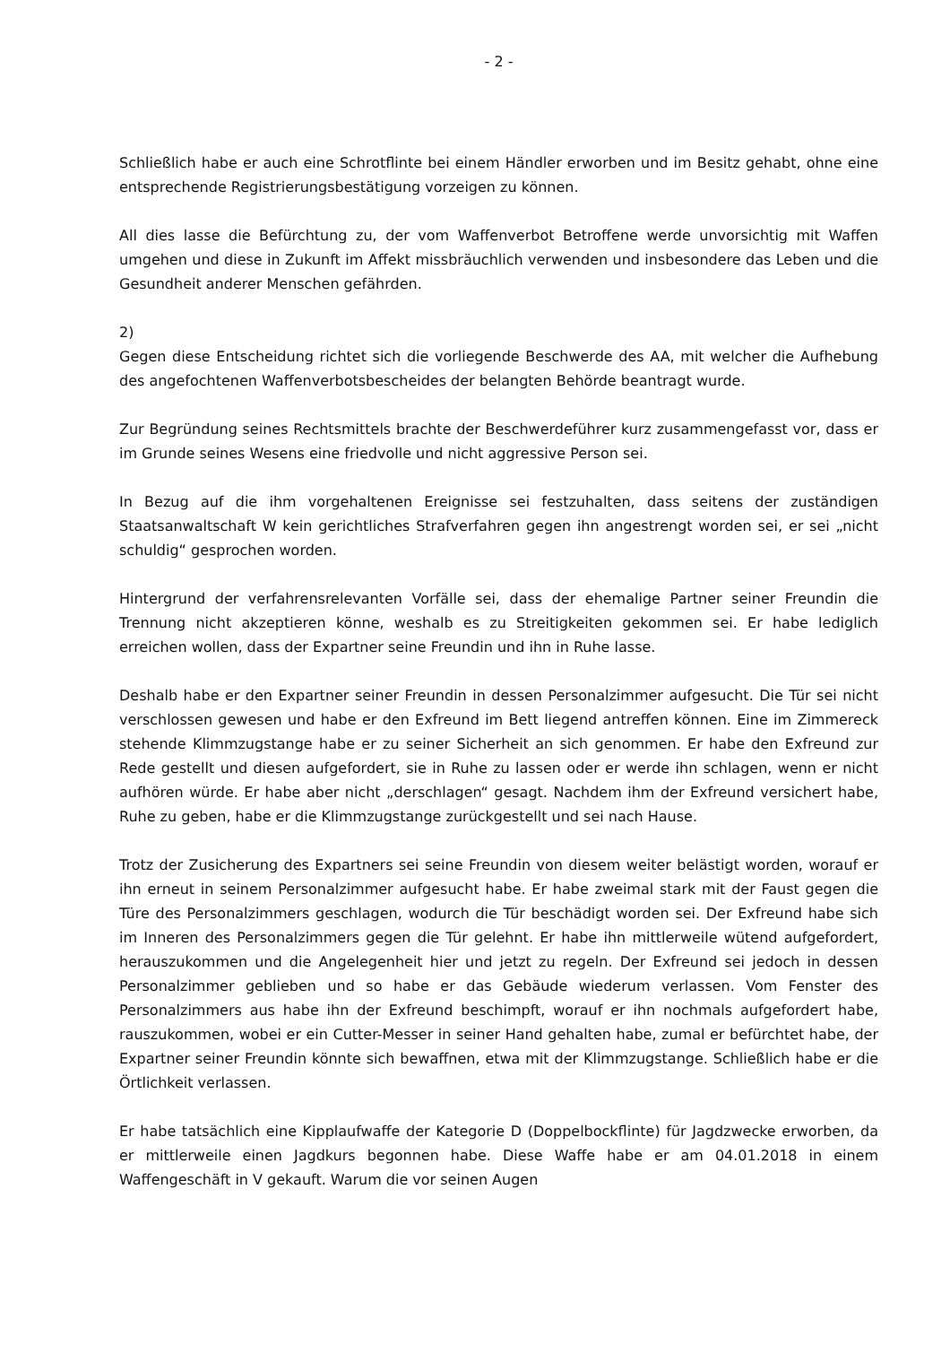- 2 -
Schließlich habe er auch eine Schrotflinte bei einem Händler erworben und im Besitz gehabt, ohne eine entsprechende Registrierungsbestätigung vorzeigen zu können.
All dies lasse die Befürchtung zu, der vom Waffenverbot Betroffene werde unvorsichtig mit Waffen umgehen und diese in Zukunft im Affekt missbräuchlich verwenden und insbesondere das Leben und die Gesundheit anderer Menschen gefährden.
2)
Gegen diese Entscheidung richtet sich die vorliegende Beschwerde des AA, mit welcher die Aufhebung des angefochtenen Waffenverbotsbescheides der belangten Behörde beantragt wurde.
Zur Begründung seines Rechtsmittels brachte der Beschwerdeführer kurz zusammengefasst vor, dass er im Grunde seines Wesens eine friedvolle und nicht aggressive Person sei.
In Bezug auf die ihm vorgehaltenen Ereignisse sei festzuhalten, dass seitens der zuständigen Staatsanwaltschaft W kein gerichtliches Strafverfahren gegen ihn angestrengt worden sei, er sei „nicht schuldig“ gesprochen worden.
Hintergrund der verfahrensrelevanten Vorfälle sei, dass der ehemalige Partner seiner Freundin die Trennung nicht akzeptieren könne, weshalb es zu Streitigkeiten gekommen sei. Er habe lediglich erreichen wollen, dass der Expartner seine Freundin und ihn in Ruhe lasse.
Deshalb habe er den Expartner seiner Freundin in dessen Personalzimmer aufgesucht. Die Tür sei nicht verschlossen gewesen und habe er den Exfreund im Bett liegend antreffen können. Eine im Zimmereck stehende Klimmzugstange habe er zu seiner Sicherheit an sich genommen. Er habe den Exfreund zur Rede gestellt und diesen aufgefordert, sie in Ruhe zu lassen oder er werde ihn schlagen, wenn er nicht aufhören würde. Er habe aber nicht „derschlagen“ gesagt. Nachdem ihm der Exfreund versichert habe, Ruhe zu geben, habe er die Klimmzugstange zurückgestellt und sei nach Hause.
Trotz der Zusicherung des Expartners sei seine Freundin von diesem weiter belästigt worden, worauf er ihn erneut in seinem Personalzimmer aufgesucht habe. Er habe zweimal stark mit der Faust gegen die Türe des Personalzimmers geschlagen, wodurch die Tür beschädigt worden sei. Der Exfreund habe sich im Inneren des Personalzimmers gegen die Tür gelehnt. Er habe ihn mittlerweile wütend aufgefordert, herauszukommen und die Angelegenheit hier und jetzt zu regeln. Der Exfreund sei jedoch in dessen Personalzimmer geblieben und so habe er das Gebäude wiederum verlassen. Vom Fenster des Personalzimmers aus habe ihn der Exfreund beschimpft, worauf er ihn nochmals aufgefordert habe, rauszukommen, wobei er ein Cutter-Messer in seiner Hand gehalten habe, zumal er befürchtet habe, der Expartner seiner Freundin könnte sich bewaffnen, etwa mit der Klimmzugstange. Schließlich habe er die Örtlichkeit verlassen.
Er habe tatsächlich eine Kipplaufwaffe der Kategorie D (Doppelbockflinte) für Jagdzwecke erworben, da er mittlerweile einen Jagdkurs begonnen habe. Diese Waffe habe er am 04.01.2018 in einem Waffengeschäft in V gekauft. Warum die vor seinen Augen